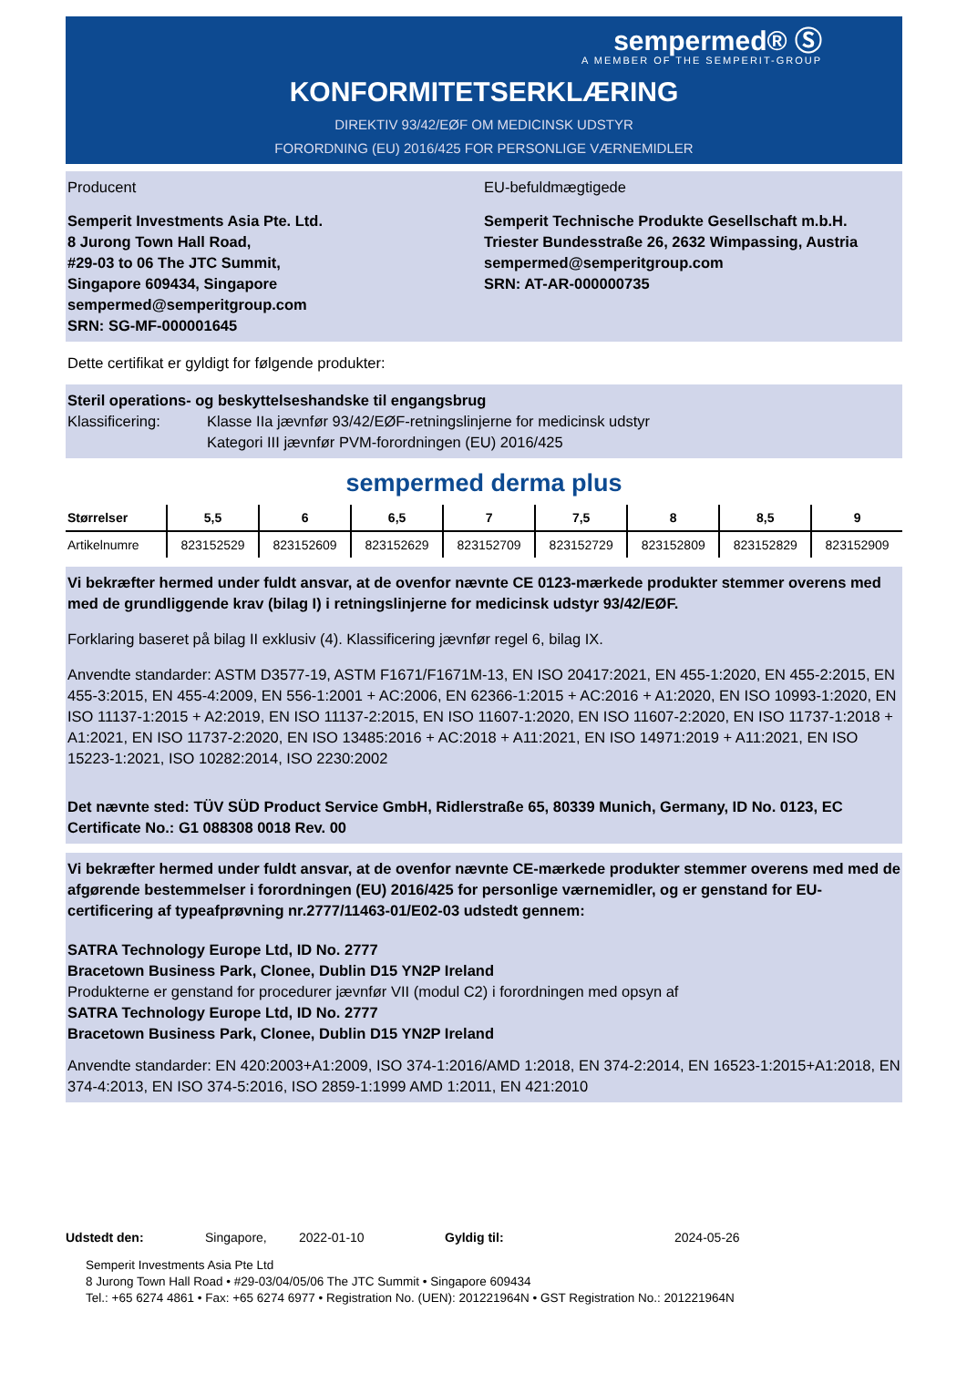sempermed® Ⓢ
A MEMBER OF THE SEMPERIT-GROUP
KONFORMITETSERKLÆRING
DIREKTIV 93/42/EØF OM MEDICINSK UDSTYR
FORORDNING (EU) 2016/425 FOR PERSONLIGE VÆRNEMIDLER
Producent EU-befuldmægtigede
Semperit Investments Asia Pte. Ltd.
8 Jurong Town Hall Road,
#29-03 to 06 The JTC Summit,
Singapore 609434, Singapore
sempermed@semperitgroup.com
SRN: SG-MF-000001645
Semperit Technische Produkte Gesellschaft m.b.H.
Triester Bundesstraße 26, 2632 Wimpassing, Austria
sempermed@semperitgroup.com
SRN: AT-AR-000000735
Dette certifikat er gyldigt for følgende produkter:
Steril operations- og beskyttelseshandske til engangsbrug
Klassificering: Klasse IIa jævnfør 93/42/EØF-retningslinjerne for medicinsk udstyr
Kategori III jævnfør PVM-forordningen (EU) 2016/425
sempermed derma plus
| Størrelser | 5,5 | 6 | 6,5 | 7 | 7,5 | 8 | 8,5 | 9 |
| --- | --- | --- | --- | --- | --- | --- | --- | --- |
| Artikelnumre | 823152529 | 823152609 | 823152629 | 823152709 | 823152729 | 823152809 | 823152829 | 823152909 |
Vi bekræfter hermed under fuldt ansvar, at de ovenfor nævnte CE 0123-mærkede produkter stemmer overens med med de grundliggende krav (bilag I) i retningslinjerne for medicinsk udstyr 93/42/EØF.
Forklaring baseret på bilag II exklusiv (4). Klassificering jævnfør regel 6, bilag IX.
Anvendte standarder: ASTM D3577-19, ASTM F1671/F1671M-13, EN ISO 20417:2021, EN 455-1:2020, EN 455-2:2015, EN 455-3:2015, EN 455-4:2009, EN 556-1:2001 + AC:2006, EN 62366-1:2015 + AC:2016 + A1:2020, EN ISO 10993-1:2020, EN ISO 11137-1:2015 + A2:2019, EN ISO 11137-2:2015, EN ISO 11607-1:2020, EN ISO 11607-2:2020, EN ISO 11737-1:2018 + A1:2021, EN ISO 11737-2:2020, EN ISO 13485:2016 + AC:2018 + A11:2021, EN ISO 14971:2019 + A11:2021, EN ISO 15223-1:2021, ISO 10282:2014, ISO 2230:2002
Det nævnte sted: TÜV SÜD Product Service GmbH, Ridlerstraße 65, 80339 Munich, Germany, ID No. 0123, EC Certificate No.: G1 088308 0018 Rev. 00
Vi bekræfter hermed under fuldt ansvar, at de ovenfor nævnte CE-mærkede produkter stemmer overens med med de afgørende bestemmelser i forordningen (EU) 2016/425 for personlige værnemidler, og er genstand for EU-certificering af typeafprøvning nr.2777/11463-01/E02-03 udstedt gennem:
SATRA Technology Europe Ltd, ID No. 2777
Bracetown Business Park, Clonee, Dublin D15 YN2P Ireland
Produkterne er genstand for procedurer jævnfør VII (modul C2) i forordningen med opsyn af
SATRA Technology Europe Ltd, ID No. 2777
Bracetown Business Park, Clonee, Dublin D15 YN2P Ireland
Anvendte standarder: EN 420:2003+A1:2009, ISO 374-1:2016/AMD 1:2018, EN 374-2:2014, EN 16523-1:2015+A1:2018, EN 374-4:2013, EN ISO 374-5:2016, ISO 2859-1:1999 AMD 1:2011, EN 421:2010
Udstedt den: Singapore, 2022-01-10 Gyldig til: 2024-05-26
Semperit Investments Asia Pte Ltd
8 Jurong Town Hall Road • #29-03/04/05/06 The JTC Summit • Singapore 609434
Tel.: +65 6274 4861 • Fax: +65 6274 6977 • Registration No. (UEN): 201221964N • GST Registration No.: 201221964N